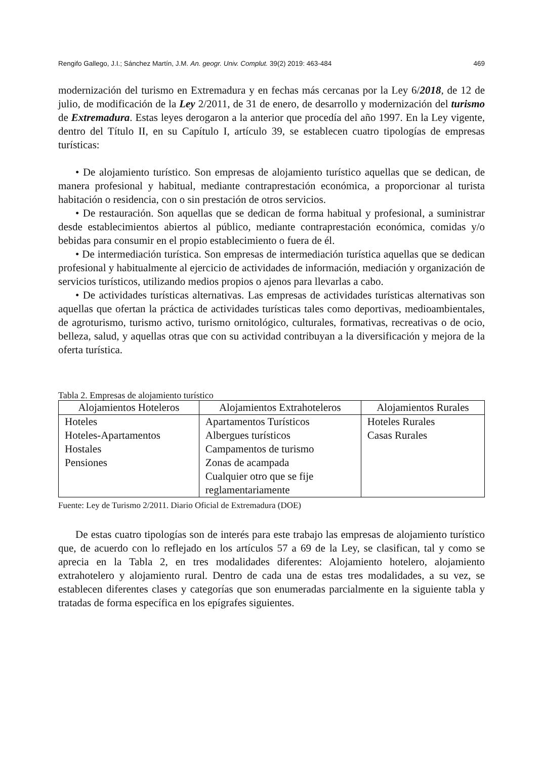Rengifo Gallego, J.I.; Sánchez Martín, J.M. An. geogr. Univ. Complut. 39(2) 2019: 463-484 469
modernización del turismo en Extremadura y en fechas más cercanas por la Ley 6/2018, de 12 de julio, de modificación de la Ley 2/2011, de 31 de enero, de desarrollo y modernización del turismo de Extremadura. Estas leyes derogaron a la anterior que procedía del año 1997. En la Ley vigente, dentro del Título II, en su Capítulo I, artículo 39, se establecen cuatro tipologías de empresas turísticas:
• De alojamiento turístico. Son empresas de alojamiento turístico aquellas que se dedican, de manera profesional y habitual, mediante contraprestación económica, a proporcionar al turista habitación o residencia, con o sin prestación de otros servicios.
• De restauración. Son aquellas que se dedican de forma habitual y profesional, a suministrar desde establecimientos abiertos al público, mediante contraprestación económica, comidas y/o bebidas para consumir en el propio establecimiento o fuera de él.
• De intermediación turística. Son empresas de intermediación turística aquellas que se dedican profesional y habitualmente al ejercicio de actividades de información, mediación y organización de servicios turísticos, utilizando medios propios o ajenos para llevarlas a cabo.
• De actividades turísticas alternativas. Las empresas de actividades turísticas alternativas son aquellas que ofertan la práctica de actividades turísticas tales como deportivas, medioambientales, de agroturismo, turismo activo, turismo ornitológico, culturales, formativas, recreativas o de ocio, belleza, salud, y aquellas otras que con su actividad contribuyan a la diversificación y mejora de la oferta turística.
Tabla 2. Empresas de alojamiento turístico
| Alojamientos Hoteleros | Alojamientos Extrahoteleros | Alojamientos Rurales |
| --- | --- | --- |
| Hoteles Hoteles-Apartamentos Hostales Pensiones | Apartamentos Turísticos Albergues turísticos Campamentos de turismo Zonas de acampada Cualquier otro que se fije reglamentariamente | Hoteles Rurales Casas Rurales |
Fuente: Ley de Turismo 2/2011. Diario Oficial de Extremadura (DOE)
De estas cuatro tipologías son de interés para este trabajo las empresas de alojamiento turístico que, de acuerdo con lo reflejado en los artículos 57 a 69 de la Ley, se clasifican, tal y como se aprecia en la Tabla 2, en tres modalidades diferentes: Alojamiento hotelero, alojamiento extrahotelero y alojamiento rural. Dentro de cada una de estas tres modalidades, a su vez, se establecen diferentes clases y categorías que son enumeradas parcialmente en la siguiente tabla y tratadas de forma específica en los epígrafes siguientes.